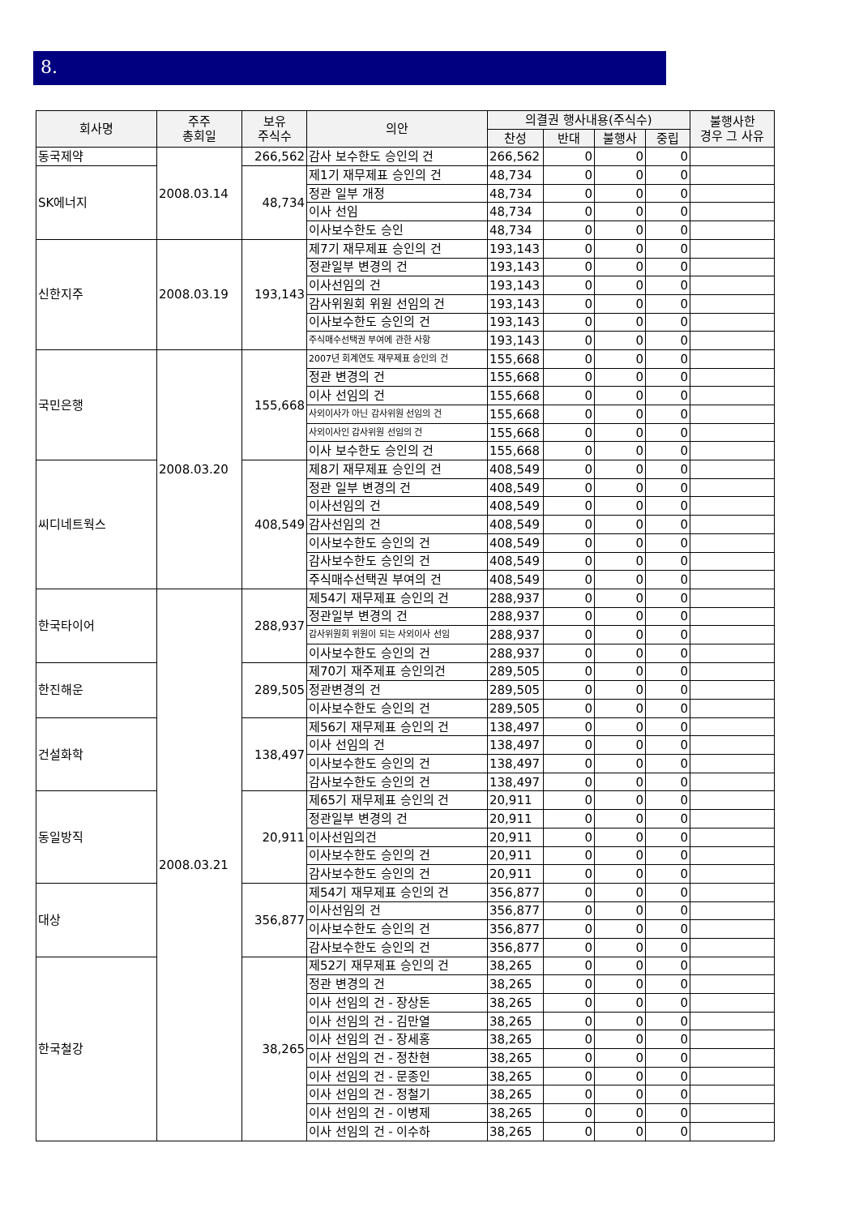8.
| 회사명 | 주주 총회일 | 보유 주식수 | 의안 | 의결권 행사내용(주식수) | | | | 불행사한 경우 그 사유 |
| --- | --- | --- | --- | --- | --- | --- | --- | --- |
| | | | | 찬성 | 반대 | 불행사 | 중립 | |
| 동국제약 | 2008.03.14 | 266,562 | 감사 보수한도 승인의 건 | 266,562 | 0 | 0 | 0 | |
| SK에너지 | | 48,734 | 제1기 재무제표 승인의 건 | 48,734 | 0 | 0 | 0 | |
| | | | 정관 일부 개정 | 48,734 | 0 | 0 | 0 | |
| | | | 이사 선임 | 48,734 | 0 | 0 | 0 | |
| | | | 이사보수한도 승인 | 48,734 | 0 | 0 | 0 | |
| 신한지주 | 2008.03.19 | 193,143 | 제7기 재무제표 승인의 건 | 193,143 | 0 | 0 | 0 | |
| | | | 정관일부 변경의 건 | 193,143 | 0 | 0 | 0 | |
| | | | 이사선임의 건 | 193,143 | 0 | 0 | 0 | |
| | | | 감사위원회 위원 선임의 건 | 193,143 | 0 | 0 | 0 | |
| | | | 이사보수한도 승인의 건 | 193,143 | 0 | 0 | 0 | |
| | | | 주식매수선택권 부여에 관한 사항 | 193,143 | 0 | 0 | 0 | |
| 국민은행 | 2008.03.20 | 155,668 | 2007년 회계연도 재무제표 승인의 건 | 155,668 | 0 | 0 | 0 | |
| | | | 정관 변경의 건 | 155,668 | 0 | 0 | 0 | |
| | | | 이사 선임의 건 | 155,668 | 0 | 0 | 0 | |
| | | | 사외이사가 아닌 감사위원 선임의 건 | 155,668 | 0 | 0 | 0 | |
| | | | 사외이사인 감사위원 선임의 건 | 155,668 | 0 | 0 | 0 | |
| | | | 이사 보수한도 승인의 건 | 155,668 | 0 | 0 | 0 | |
| 씨디네트웍스 | | 408,549 | 제8기 재무제표 승인의 건 | 408,549 | 0 | 0 | 0 | |
| | | | 정관 일부 변경의 건 | 408,549 | 0 | 0 | 0 | |
| | | | 이사선임의 건 | 408,549 | 0 | 0 | 0 | |
| | | | 감사선임의 건 | 408,549 | 0 | 0 | 0 | |
| | | | 이사보수한도 승인의 건 | 408,549 | 0 | 0 | 0 | |
| | | | 감사보수한도 승인의 건 | 408,549 | 0 | 0 | 0 | |
| | | | 주식매수선택권 부여의 건 | 408,549 | 0 | 0 | 0 | |
| 한국타이어 | 2008.03.21 | 288,937 | 제54기 재무제표 승인의 건 | 288,937 | 0 | 0 | 0 | |
| | | | 정관일부 변경의 건 | 288,937 | 0 | 0 | 0 | |
| | | | 감사위원회 위원이 되는 사외이사 선임 | 288,937 | 0 | 0 | 0 | |
| | | | 이사보수한도 승인의 건 | 288,937 | 0 | 0 | 0 | |
| 한진해운 | | 289,505 | 제70기 재주제표 승인의건 | 289,505 | 0 | 0 | 0 | |
| | | | 정관변경의 건 | 289,505 | 0 | 0 | 0 | |
| | | | 이사보수한도 승인의 건 | 289,505 | 0 | 0 | 0 | |
| 건설화학 | | 138,497 | 제56기 재무제표 승인의 건 | 138,497 | 0 | 0 | 0 | |
| | | | 이사 선임의 건 | 138,497 | 0 | 0 | 0 | |
| | | | 이사보수한도 승인의 건 | 138,497 | 0 | 0 | 0 | |
| | | | 감사보수한도 승인의 건 | 138,497 | 0 | 0 | 0 | |
| 동일방직 | | 20,911 | 제65기 재무제표 승인의 건 | 20,911 | 0 | 0 | 0 | |
| | | | 정관일부 변경의 건 | 20,911 | 0 | 0 | 0 | |
| | | | 이사선임의건 | 20,911 | 0 | 0 | 0 | |
| | | | 이사보수한도 승인의 건 | 20,911 | 0 | 0 | 0 | |
| | | | 감사보수한도 승인의 건 | 20,911 | 0 | 0 | 0 | |
| 대상 | | 356,877 | 제54기 재무제표 승인의 건 | 356,877 | 0 | 0 | 0 | |
| | | | 이사선임의 건 | 356,877 | 0 | 0 | 0 | |
| | | | 이사보수한도 승인의 건 | 356,877 | 0 | 0 | 0 | |
| | | | 감사보수한도 승인의 건 | 356,877 | 0 | 0 | 0 | |
| 한국철강 | | 38,265 | 제52기 재무제표 승인의 건 | 38,265 | 0 | 0 | 0 | |
| | | | 정관 변경의 건 | 38,265 | 0 | 0 | 0 | |
| | | | 이사 선임의 건 - 장상돈 | 38,265 | 0 | 0 | 0 | |
| | | | 이사 선임의 건 - 김만열 | 38,265 | 0 | 0 | 0 | |
| | | | 이사 선임의 건 - 장세홍 | 38,265 | 0 | 0 | 0 | |
| | | | 이사 선임의 건 - 정찬현 | 38,265 | 0 | 0 | 0 | |
| | | | 이사 선임의 건 - 문종인 | 38,265 | 0 | 0 | 0 | |
| | | | 이사 선임의 건 - 정철기 | 38,265 | 0 | 0 | 0 | |
| | | | 이사 선임의 건 - 이병제 | 38,265 | 0 | 0 | 0 | |
| | | | 이사 선임의 건 - 이수하 | 38,265 | 0 | 0 | 0 | |